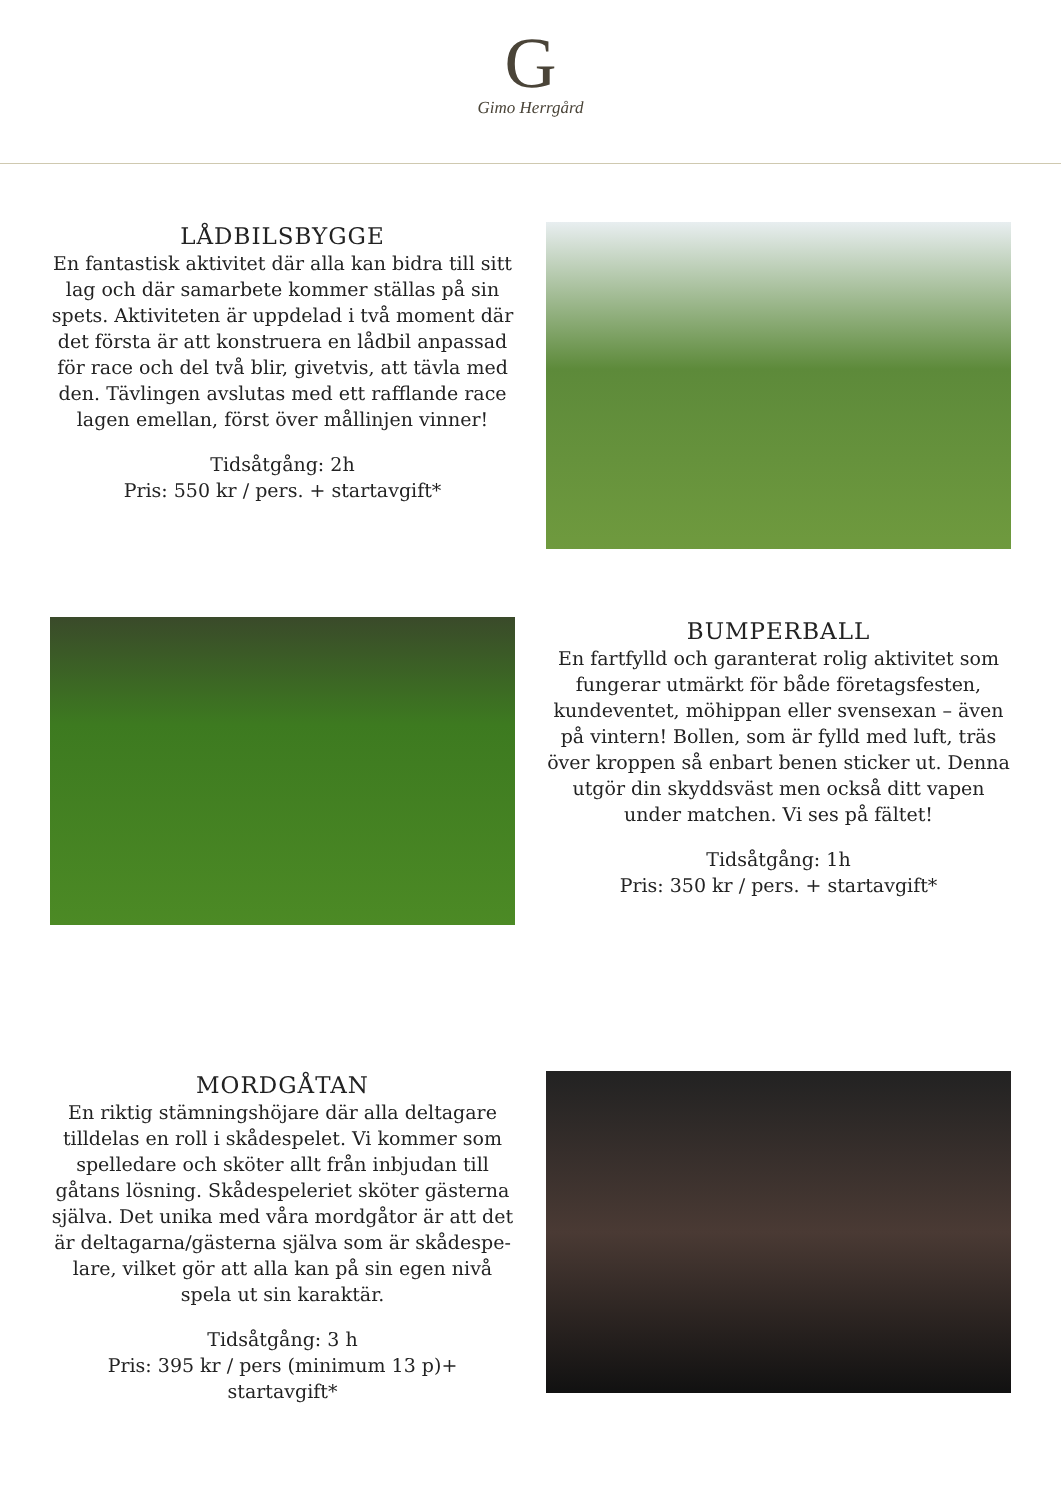G
Gimo Herrgård
LÅDBILSBYGGE
En fantastisk aktivitet där alla kan bidra till sitt lag och där samarbete kommer ställas på sin spets. Aktiviteten är uppdelad i två moment där det första är att konstruera en lådbil anpassad för race och del två blir, givetvis, att tävla med den. Tävlingen avslutas med ett rafflande race lagen emellan, först över mållinjen vinner!
Tidsåtgång: 2h
Pris: 550 kr / pers. + startavgift*
BUMPERBALL
En fartfylld och garanterat rolig aktivitet som fungerar utmärkt för både företagsfesten, kundeventet, möhippan eller svensexan – även på vintern! Bollen, som är fylld med luft, träs över kroppen så enbart benen sticker ut. Denna utgör din skyddsväst men också ditt vapen under matchen. Vi ses på fältet!
Tidsåtgång: 1h
Pris: 350 kr / pers. + startavgift*
MORDGÅTAN
En riktig stämningshöjare där alla deltagare tilldelas en roll i skådespelet. Vi kommer som spelledare och sköter allt från inbjudan till gåtans lösning. Skådespeleriet sköter gästerna själva. Det unika med våra mordgåtor är att det är deltagarna/gästerna själva som är skådespe-lare, vilket gör att alla kan på sin egen nivå spela ut sin karaktär.
Tidsåtgång: 3 h
Pris: 395 kr / pers (minimum 13 p)+ startavgift*